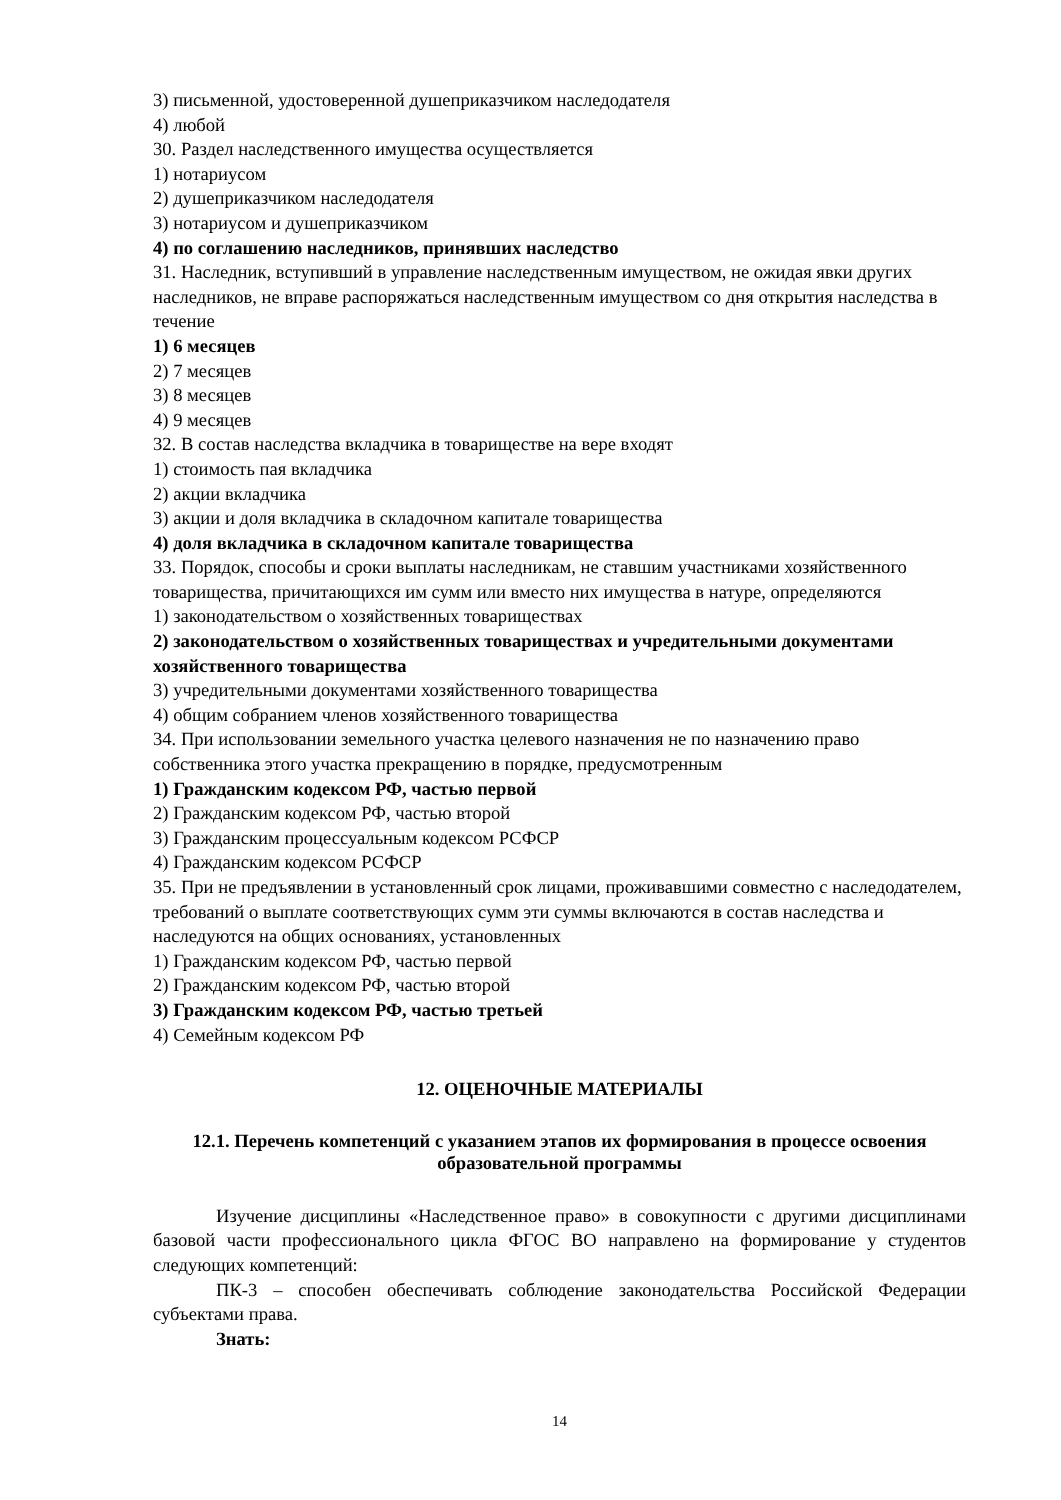3) письменной, удостоверенной душеприказчиком наследодателя
4) любой
30. Раздел наследственного имущества осуществляется
1) нотариусом
2) душеприказчиком наследодателя
3) нотариусом и душеприказчиком
4) по соглашению наследников, принявших наследство
31. Наследник, вступивший в управление наследственным имуществом, не ожидая явки других наследников, не вправе распоряжаться наследственным имуществом со дня открытия наследства в течение
1) 6 месяцев
2) 7 месяцев
3) 8 месяцев
4) 9 месяцев
32. В состав наследства вкладчика в товариществе на вере входят
1) стоимость пая вкладчика
2) акции вкладчика
3) акции и доля вкладчика в складочном капитале товарищества
4) доля вкладчика в складочном капитале товарищества
33. Порядок, способы и сроки выплаты наследникам, не ставшим участниками хозяйственного товарищества, причитающихся им сумм или вместо них имущества в натуре, определяются
1) законодательством о хозяйственных товариществах
2) законодательством о хозяйственных товариществах и учредительными документами хозяйственного товарищества
3) учредительными документами хозяйственного товарищества
4) общим собранием членов хозяйственного товарищества
34. При использовании земельного участка целевого назначения не по назначению право собственника этого участка прекращению в порядке, предусмотренным
1) Гражданским кодексом РФ, частью первой
2) Гражданским кодексом РФ, частью второй
3) Гражданским процессуальным кодексом РСФСР
4) Гражданским кодексом РСФСР
35. При не предъявлении в установленный срок лицами, проживавшими совместно с наследодателем, требований о выплате соответствующих сумм эти суммы включаются в состав наследства и наследуются на общих основаниях, установленных
1) Гражданским кодексом РФ, частью первой
2) Гражданским кодексом РФ, частью второй
3) Гражданским кодексом РФ, частью третьей
4) Семейным кодексом РФ
12. ОЦЕНОЧНЫЕ МАТЕРИАЛЫ
12.1. Перечень компетенций с указанием этапов их формирования в процессе освоения образовательной программы
Изучение дисциплины «Наследственное право» в совокупности с другими дисциплинами базовой части профессионального цикла ФГОС ВО направлено на формирование у студентов следующих компетенций:
ПК-3 – способен обеспечивать соблюдение законодательства Российской Федерации субъектами права.
Знать:
14